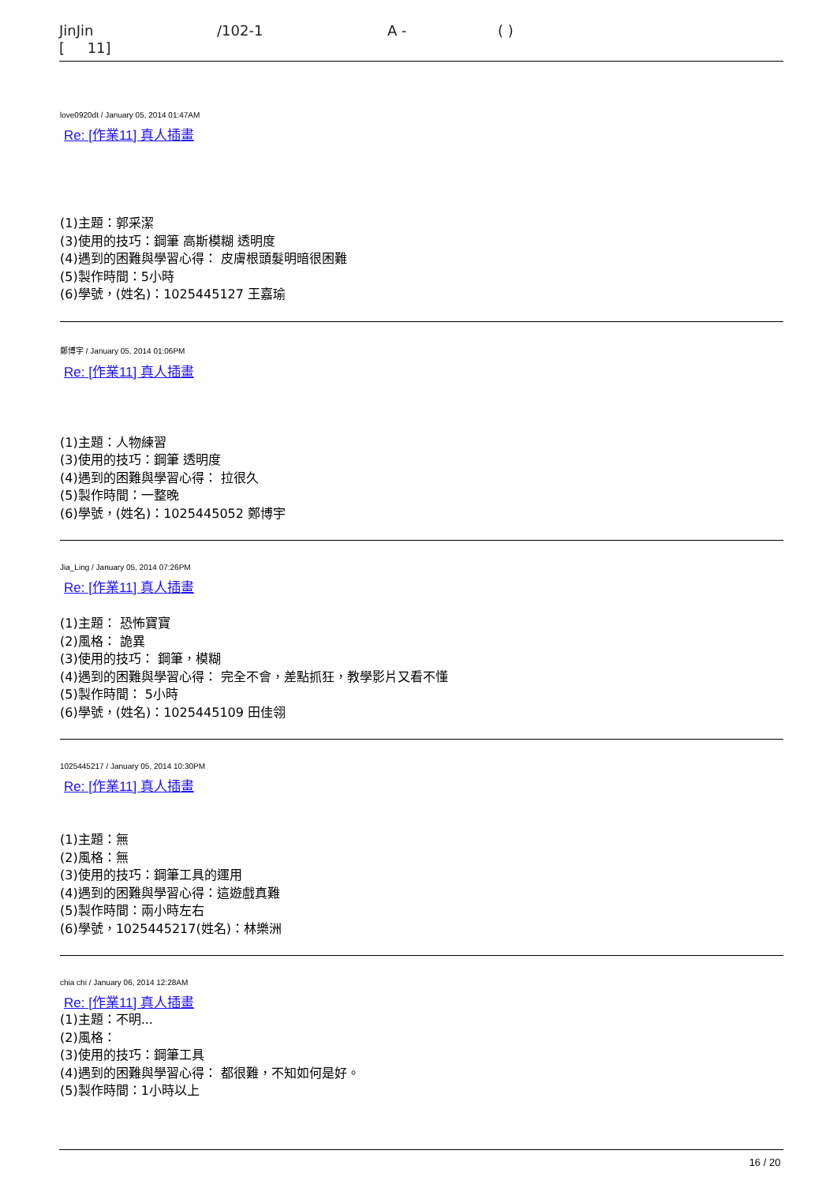JinJin /102-1 A - ( )
[ 11]
love0920dt / January 05, 2014 01:47AM
Re: [作業11] 真人插畫
(1)主題：郭采潔
(3)使用的技巧：鋼筆 高斯模糊 透明度
(4)遇到的困難與學習心得： 皮膚根頭髮明暗很困難
(5)製作時間：5小時
(6)學號，(姓名)：1025445127 王嘉瑜
鄭博宇 / January 05, 2014 01:06PM
Re: [作業11] 真人插畫
(1)主題：人物練習
(3)使用的技巧：鋼筆 透明度
(4)遇到的困難與學習心得： 拉很久
(5)製作時間：一整晚
(6)學號，(姓名)：1025445052 鄭博宇
Jia_Ling / January 05, 2014 07:26PM
Re: [作業11] 真人插畫
(1)主題： 恐怖寶寶
(2)風格： 詭異
(3)使用的技巧： 鋼筆，模糊
(4)遇到的困難與學習心得： 完全不會，差點抓狂，教學影片又看不懂
(5)製作時間： 5小時
(6)學號，(姓名)：1025445109 田佳翎
1025445217 / January 05, 2014 10:30PM
Re: [作業11] 真人插畫
(1)主題：無
(2)風格：無
(3)使用的技巧：鋼筆工具的運用
(4)遇到的困難與學習心得：這遊戲真難
(5)製作時間：兩小時左右
(6)學號，1025445217(姓名)：林樂洲
chia chi / January 06, 2014 12:28AM
Re: [作業11] 真人插畫
(1)主題：不明...
(2)風格：
(3)使用的技巧：鋼筆工具
(4)遇到的困難與學習心得： 都很難，不知如何是好。
(5)製作時間：1小時以上
16 / 20